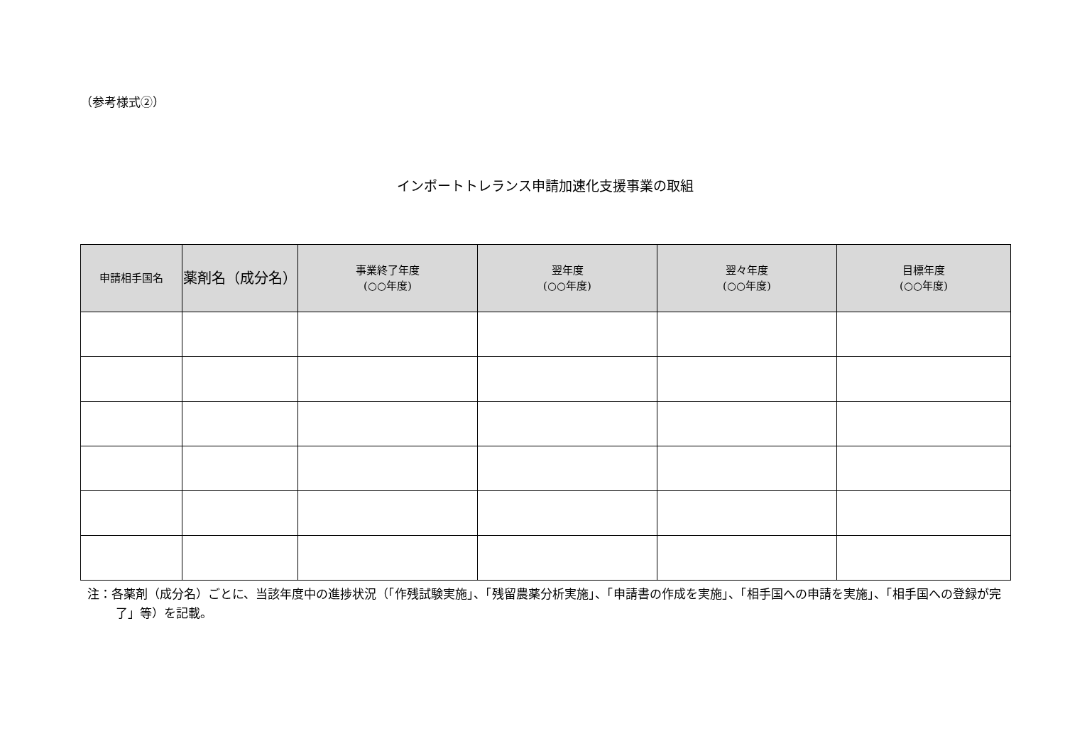（参考様式②）
インポートトレランス申請加速化支援事業の取組
| 申請相手国名 | 薬剤名（成分名） | 事業終了年度 (○○年度) | 翌年度 (○○年度) | 翌々年度 (○○年度) | 目標年度 (○○年度) |
| --- | --- | --- | --- | --- | --- |
注：各薬剤（成分名）ごとに、当該年度中の進捗状況（「作残試験実施」、「残留農薬分析実施」、「申請書の作成を実施」、「相手国への申請を実施」、「相手国への登録が完了」等）を記載。